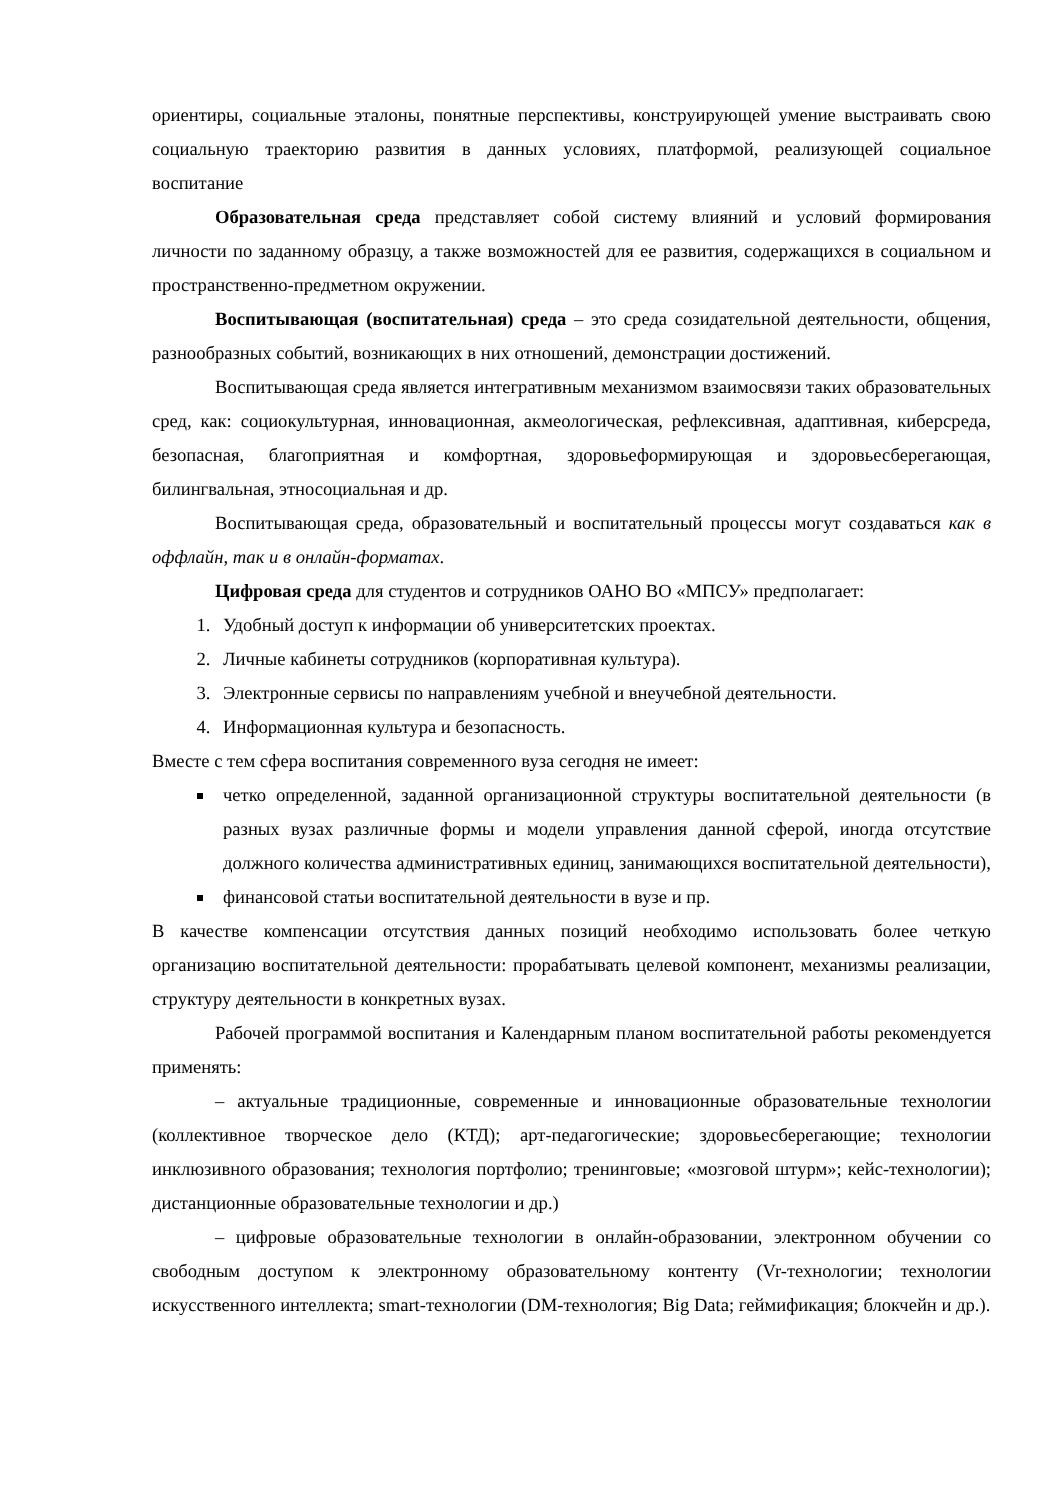ориентиры, социальные эталоны, понятные перспективы, конструирующей умение выстраивать свою социальную траекторию развития в данных условиях, платформой, реализующей социальное воспитание
Образовательная среда представляет собой систему влияний и условий формирования личности по заданному образцу, а также возможностей для ее развития, содержащихся в социальном и пространственно-предметном окружении.
Воспитывающая (воспитательная) среда – это среда созидательной деятельности, общения, разнообразных событий, возникающих в них отношений, демонстрации достижений.
Воспитывающая среда является интегративным механизмом взаимосвязи таких образовательных сред, как: социокультурная, инновационная, акмеологическая, рефлексивная, адаптивная, киберсреда, безопасная, благоприятная и комфортная, здоровьеформирующая и здоровьесберегающая, билингвальная, этносоциальная и др.
Воспитывающая среда, образовательный и воспитательный процессы могут создаваться как в оффлайн, так и в онлайн-форматах.
Цифровая среда для студентов и сотрудников ОАНО ВО «МПСУ» предполагает:
1. Удобный доступ к информации об университетских проектах.
2. Личные кабинеты сотрудников (корпоративная культура).
3. Электронные сервисы по направлениям учебной и внеучебной деятельности.
4. Информационная культура и безопасность.
Вместе с тем сфера воспитания современного вуза сегодня не имеет:
четко определенной, заданной организационной структуры воспитательной деятельности (в разных вузах различные формы и модели управления данной сферой, иногда отсутствие должного количества административных единиц, занимающихся воспитательной деятельности),
финансовой статьи воспитательной деятельности в вузе и пр.
В качестве компенсации отсутствия данных позиций необходимо использовать более четкую организацию воспитательной деятельности: прорабатывать целевой компонент, механизмы реализации, структуру деятельности в конкретных вузах.
Рабочей программой воспитания и Календарным планом воспитательной работы рекомендуется применять:
– актуальные традиционные, современные и инновационные образовательные технологии (коллективное творческое дело (КТД); арт-педагогические; здоровьесберегающие; технологии инклюзивного образования; технология портфолио; тренинговые; «мозговой штурм»; кейс-технологии); дистанционные образовательные технологии и др.)
– цифровые образовательные технологии в онлайн-образовании, электронном обучении со свободным доступом к электронному образовательному контенту (Vr-технологии; технологии искусственного интеллекта; smart-технологии (DM-технология; Big Data; геймификация; блокчейн и др.).